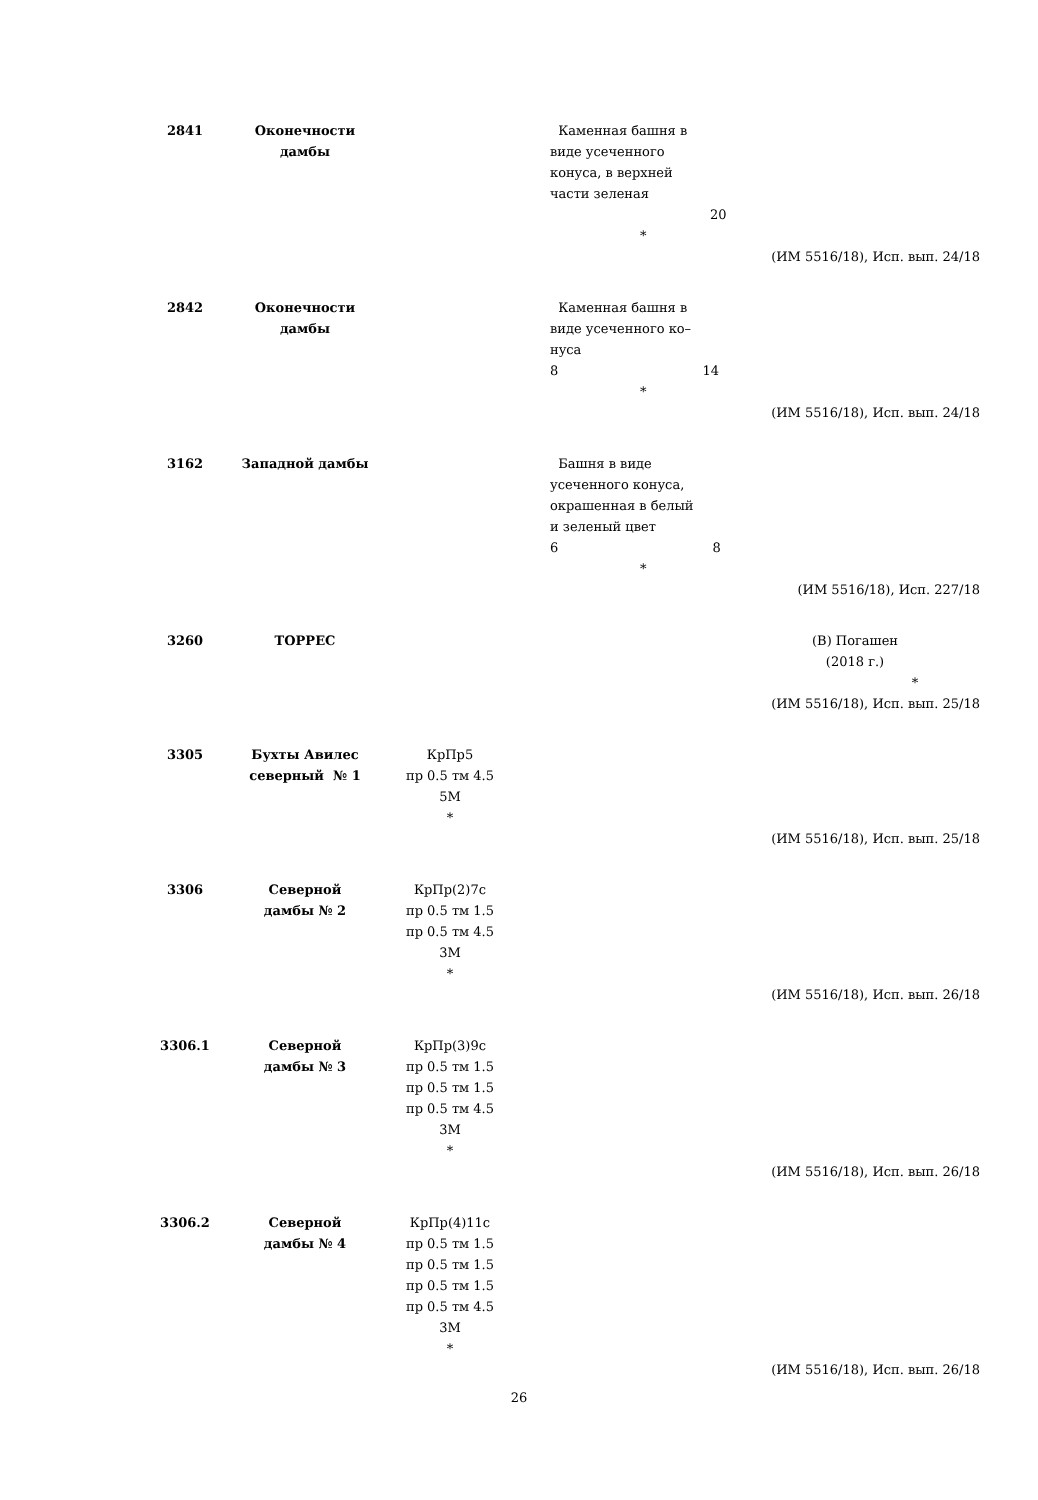| 2841 | Оконечности дамбы | | Каменная башня в виде усеченного конуса, в верхней части зеленая 20 * | |
| (ИМ 5516/18), Исп. вып. 24/18 | | | | |
| 2842 | Оконечности дамбы | | Каменная башня в виде усеченного ко– нуса 8 14 * | |
| (ИМ 5516/18), Исп. вып. 24/18 | | | | |
| 3162 | Западной дамбы | | Башня в виде усеченного конуса, окрашенная в белый и зеленый цвет 6 8 * | |
| (ИМ 5516/18), Исп. 227/18 | | | | |
| 3260 | ТОРРЕС | | | (В) Погашен (2018 г.) * |
| (ИМ 5516/18), Исп. вып. 25/18 | | | | |
| 3305 | Бухты Авилес северный № 1 | КрПр5 пр 0.5 тм 4.5 5М * | | |
| (ИМ 5516/18), Исп. вып. 25/18 | | | | |
| 3306 | Северной дамбы № 2 | КрПр(2)7с пр 0.5 тм 1.5 пр 0.5 тм 4.5 3М * | | |
| (ИМ 5516/18), Исп. вып. 26/18 | | | | |
| 3306.1 | Северной дамбы № 3 | КрПр(3)9с пр 0.5 тм 1.5 пр 0.5 тм 1.5 пр 0.5 тм 4.5 3М * | | |
| (ИМ 5516/18), Исп. вып. 26/18 | | | | |
| 3306.2 | Северной дамбы № 4 | КрПр(4)11с пр 0.5 тм 1.5 пр 0.5 тм 1.5 пр 0.5 тм 1.5 пр 0.5 тм 4.5 3М * | | |
| (ИМ 5516/18), Исп. вып. 26/18 | | | | |
26